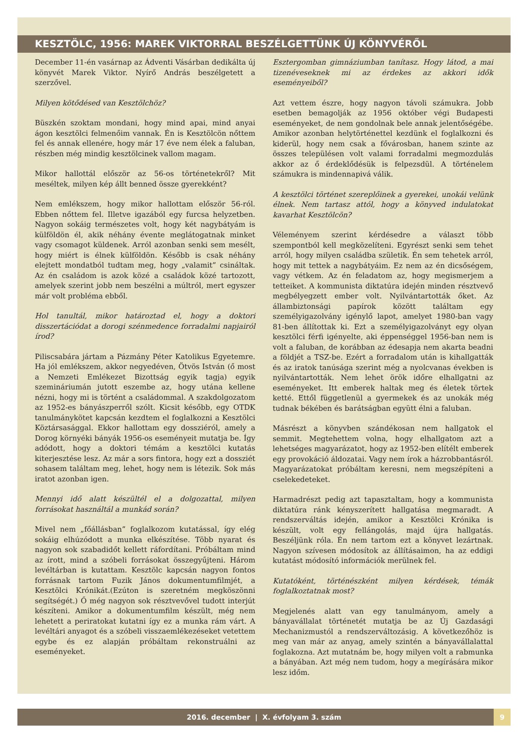KESZTÖLC, 1956: MAREK VIKTORRAL BESZÉLGETTÜNK ÚJ KÖNYVÉRŐL
December 11-én vasárnap az Ádventi Vásárban dedikálta új könyvét Marek Viktor. Nyírő András beszélgetett a szerzővel.
Milyen kötődésed van Kesztölchöz?
Büszkén szoktam mondani, hogy mind apai, mind anyai ágon kesztölci felmenőim vannak. Én is Kesztölcön nőttem fel és annak ellenére, hogy már 17 éve nem élek a faluban, részben még mindig kesztölcinek vallom magam.
Mikor hallottál először az 56-os történetekről? Mit meséltek, milyen kép állt benned össze gyerekként?
Nem emlékszem, hogy mikor hallottam először 56-ról. Ebben nőttem fel. Illetve igazából egy furcsa helyzetben. Nagyon sokáig természetes volt, hogy két nagybátyám is külföldön él, akik néhány évente meglátogatnak minket vagy csomagot küldenek. Arról azonban senki sem mesélt, hogy miért is élnek külföldön. Később is csak néhány elejtett mondatból tudtam meg, hogy „valamit” csináltak. Az én családom is azok közé a családok közé tartozott, amelyek szerint jobb nem beszélni a múltról, mert egyszer már volt probléma ebből.
Hol tanultál, mikor határoztad el, hogy a doktori disszertációdat a dorogi szénmedence forradalmi napjairól írod?
Piliscsabára jártam a Pázmány Péter Katolikus Egyetemre. Ha jól emlékszem, akkor negyedéven, Ötvös István (ő most a Nemzeti Emlékezet Bizottság egyik tagja) egyik szemináriumán jutott eszembe az, hogy utána kellene nézni, hogy mi is történt a családommal. A szakdolgozatom az 1952-es bányászperről szólt. Kicsit később, egy OTDK tanulmánykötet kapcsán kezdtem el foglalkozni a Kesztölci Köztársasággal. Ekkor hallottam egy dossziéról, amely a Dorog környéki bányák 1956-os eseményeit mutatja be. Így adódott, hogy a doktori témám a kesztölci kutatás kiterjesztése lesz. Az már a sors fintora, hogy ezt a dossziét sohasem találtam meg, lehet, hogy nem is létezik. Sok más iratot azonban igen.
Mennyi idő alatt készültél el a dolgozattal, milyen forrásokat használtál a munkád során?
Mivel nem „főállásban” foglalkozom kutatással, így elég sokáig elhúzódott a munka elkészítése. Több nyarat és nagyon sok szabadidőt kellett ráfordítani. Próbáltam mind az írott, mind a szóbeli forrásokat összegyűjteni. Három levéltárban is kutattam. Kesztölc kapcsán nagyon fontos forrásnak tartom Fuzik János dokumentumfilmjét, a Kesztölci Krónikát.(Ezúton is szeretném megköszönni segítségét.) Ő még nagyon sok résztvevővel tudott interjút készíteni. Amikor a dokumentumfilm készült, még nem lehetett a periratokat kutatni így ez a munka rám várt. A levéltári anyagot és a szóbeli visszaemlékezéseket vetettem egybe és ez alapján próbáltam rekonstruálni az eseményeket.
Esztergomban gimnáziumban tanítasz. Hogy látod, a mai tizenéveseknek mi az érdekes az akkori idők eseményeiből?
Azt vettem észre, hogy nagyon távoli számukra. Jobb esetben bemagolják az 1956 október végi Budapesti eseményeket, de nem gondolnak bele annak jelentőségébe. Amikor azonban helytörténettel kezdünk el foglalkozni és kiderül, hogy nem csak a fővárosban, hanem szinte az összes településen volt valami forradalmi megmozdulás akkor az ő érdeklődésük is felpezsdül. A történelem számukra is mindennapivá válik.
A kesztölci történet szereplőinek a gyerekei, unokái velünk élnek. Nem tartasz attól, hogy a könyved indulatokat kavarhat Kesztölcön?
Véleményem szerint kérdésedre a választ több szempontból kell megközelíteni. Egyrészt senki sem tehet arról, hogy milyen családba születik. Én sem tehetek arról, hogy mit tettek a nagybátyáim. Ez nem az én dicsőségem, vagy vétkem. Az én feladatom az, hogy megismerjem a tetteiket. A kommunista diktatúra idején minden résztvevő megbélyegzett ember volt. Nyilvántartották őket. Az állambiztonsági papírok között találtam egy személyigazolvány igénylő lapot, amelyet 1980-ban vagy 81-ben állítottak ki. Ezt a személyigazolványt egy olyan kesztölci férfi igényelte, aki éppenséggel 1956-ban nem is volt a faluban, de korábban az édesapja nem akarta beadni a földjét a TSZ-be. Ezért a forradalom után is kihallgatták és az iratok tanúsága szerint még a nyolcvanas években is nyilvántartották. Nem lehet örök időre elhallgatni az eseményeket. Itt emberek haltak meg és életek törtek ketté. Ettől függetlenül a gyermekek és az unokák még tudnak békében és barátságban együtt élni a faluban.
Másrészt a könyvben szándékosan nem hallgatok el semmit. Megtehettem volna, hogy elhallgatom azt a lehetséges magyarázatot, hogy az 1952-ben elítélt emberek egy provokáció áldozatai. Vagy nem írok a házrobbantásról. Magyarázatokat próbáltam keresni, nem megszépíteni a cselekedeteket.
Harmadrészt pedig azt tapasztaltam, hogy a kommunista diktatúra ránk kényszerített hallgatása megmaradt. A rendszerváltás idején, amikor a Kesztölci Krónika is készült, volt egy fellángolás, majd újra hallgatás. Beszéljünk róla. Én nem tartom ezt a könyvet lezártnak. Nagyon szívesen módosítok az állításaimon, ha az eddigi kutatást módosító információk merülnek fel.
Kutatóként, történészként milyen kérdések, témák foglalkoztatnak most?
Megjelenés alatt van egy tanulmányom, amely a bányavállalat történetét mutatja be az Új Gazdasági Mechanizmustól a rendszerváltozásig. A következőhöz is meg van már az anyag, amely szintén a bányavállalattal foglakozna. Azt mutatnám be, hogy milyen volt a rabmunka a bányában. Azt még nem tudom, hogy a megírására mikor lesz időm.
2016. december | X. évfolyam 3. szám
9